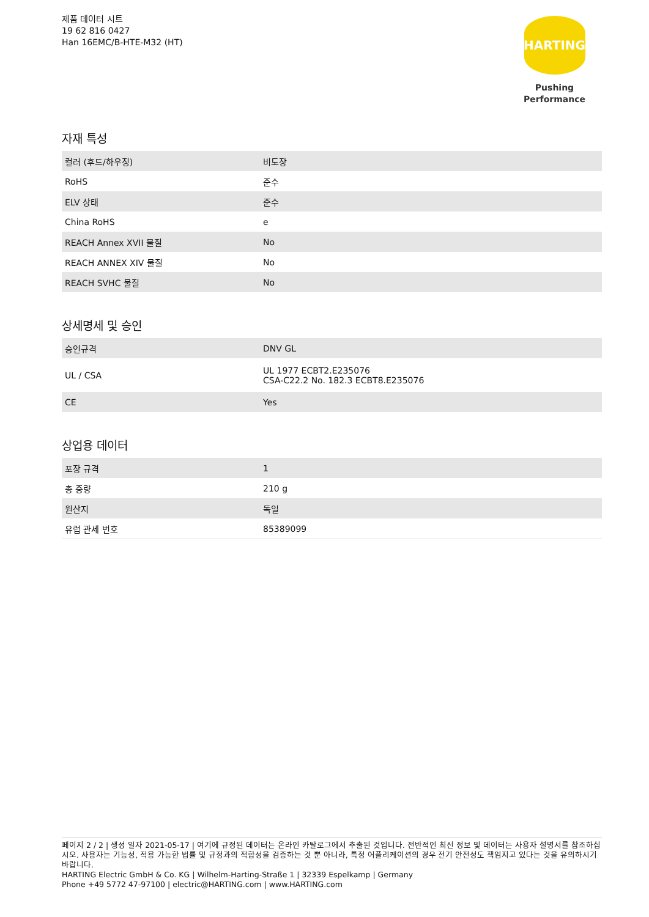제품 데이터 시트
19 62 816 0427
Han 16EMC/B-HTE-M32 (HT)
HARTING
Pushing Performance
자재 특성
| 컬러 (후드/하우징) | 비도장 |
| RoHS | 준수 |
| ELV 상태 | 준수 |
| China RoHS | e |
| REACH Annex XVII 물질 | No |
| REACH ANNEX XIV 물질 | No |
| REACH SVHC 물질 | No |
상세명세 및 승인
| 승인규격 | DNV GL |
| UL / CSA | UL 1977 ECBT2.E235076 CSA-C22.2 No. 182.3 ECBT8.E235076 |
| CE | Yes |
상업용 데이터
| 포장 규격 | 1 |
| 총 중량 | 210 g |
| 원산지 | 독일 |
| 유럽 관세 번호 | 85389099 |
페이지 2 / 2 | 생성 일자 2021-05-17 | 여기에 규정된 데이터는 온라인 카탈로그에서 추출된 것입니다. 전반적인 최신 정보 및 데이터는 사용자 설명서를 참조하십시오. 사용자는 기능성, 적용 가능한 법률 및 규정과의 적합성을 검증하는 것 뿐 아니라, 특정 어플리케이션의 경우 전기 안전성도 책임지고 있다는 것을 유의하시기 바랍니다.
HARTING Electric GmbH & Co. KG | Wilhelm-Harting-Straße 1 | 32339 Espelkamp | Germany
Phone +49 5772 47-97100 | electric@HARTING.com | www.HARTING.com